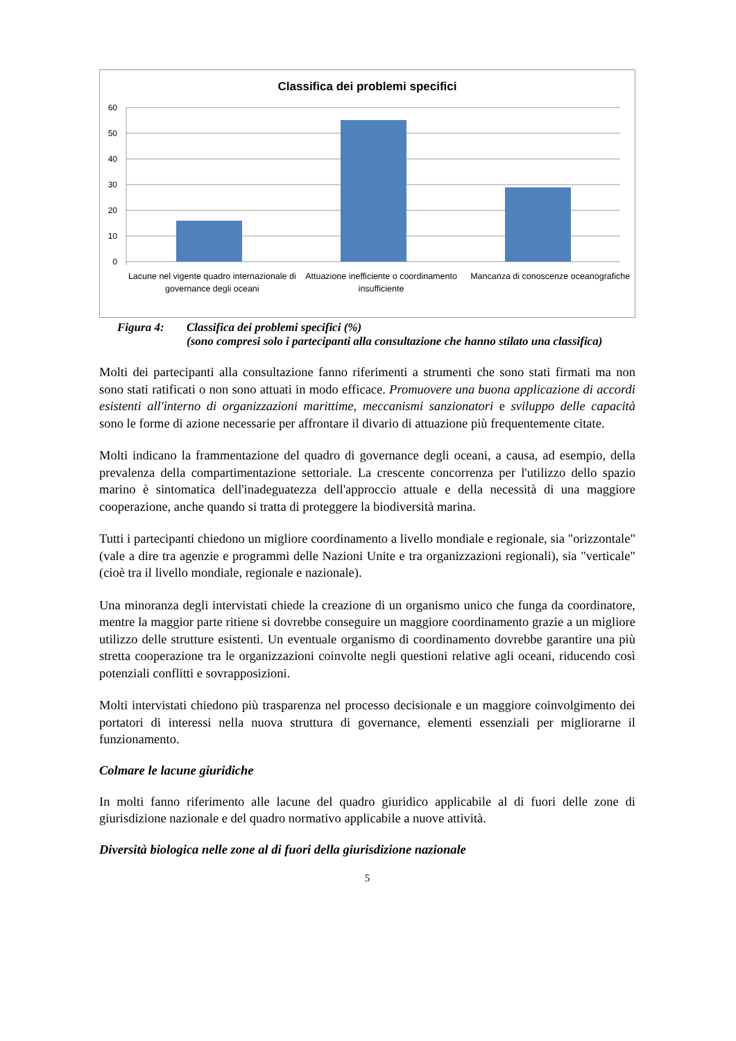Classifica dei problemi specifici
60
50
40
30
20
10
0
Lacune nel vigente quadro internazionale di governance degli oceani
Attuazione inefficiente o coordinamento insufficiente
Mancanza di conoscenze oceanografiche
Figura 4: Classifica dei problemi specifici (%)
(sono compresi solo i partecipanti alla consultazione che hanno stilato una classifica)
Molti dei partecipanti alla consultazione fanno riferimenti a strumenti che sono stati firmati ma non sono stati ratificati o non sono attuati in modo efficace. Promuovere una buona applicazione di accordi esistenti all'interno di organizzazioni marittime, meccanismi sanzionatori e sviluppo delle capacità sono le forme di azione necessarie per affrontare il divario di attuazione più frequentemente citate.
Molti indicano la frammentazione del quadro di governance degli oceani, a causa, ad esempio, della prevalenza della compartimentazione settoriale. La crescente concorrenza per l'utilizzo dello spazio marino è sintomatica dell'inadeguatezza dell'approccio attuale e della necessità di una maggiore cooperazione, anche quando si tratta di proteggere la biodiversità marina.
Tutti i partecipanti chiedono un migliore coordinamento a livello mondiale e regionale, sia "orizzontale" (vale a dire tra agenzie e programmi delle Nazioni Unite e tra organizzazioni regionali), sia "verticale" (cioè tra il livello mondiale, regionale e nazionale).
Una minoranza degli intervistati chiede la creazione di un organismo unico che funga da coordinatore, mentre la maggior parte ritiene si dovrebbe conseguire un maggiore coordinamento grazie a un migliore utilizzo delle strutture esistenti. Un eventuale organismo di coordinamento dovrebbe garantire una più stretta cooperazione tra le organizzazioni coinvolte negli questioni relative agli oceani, riducendo così potenziali conflitti e sovrapposizioni.
Molti intervistati chiedono più trasparenza nel processo decisionale e un maggiore coinvolgimento dei portatori di interessi nella nuova struttura di governance, elementi essenziali per migliorarne il funzionamento.
Colmare le lacune giuridiche
In molti fanno riferimento alle lacune del quadro giuridico applicabile al di fuori delle zone di giurisdizione nazionale e del quadro normativo applicabile a nuove attività.
Diversità biologica nelle zone al di fuori della giurisdizione nazionale
5